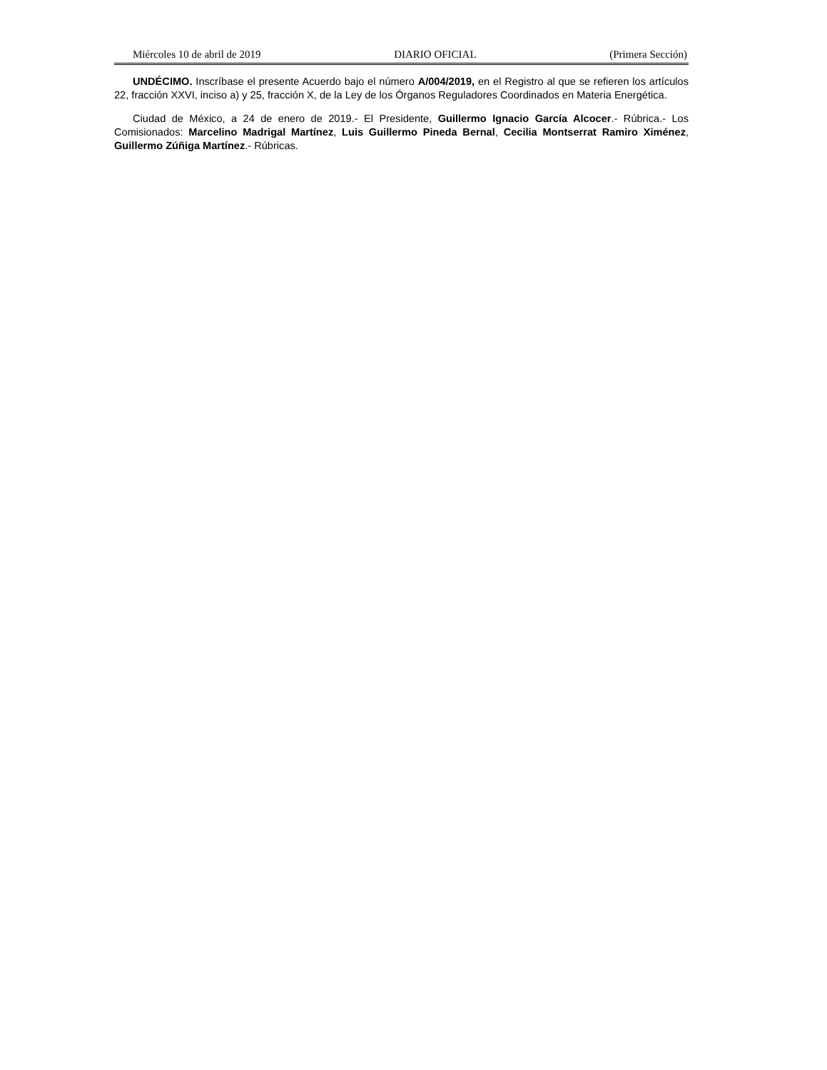Miércoles 10 de abril de 2019 DIARIO OFICIAL (Primera Sección)
UNDÉCIMO. Inscríbase el presente Acuerdo bajo el número A/004/2019, en el Registro al que se refieren los artículos 22, fracción XXVI, inciso a) y 25, fracción X, de la Ley de los Órganos Reguladores Coordinados en Materia Energética.
Ciudad de México, a 24 de enero de 2019.- El Presidente, Guillermo Ignacio García Alcocer.- Rúbrica.- Los Comisionados: Marcelino Madrigal Martínez, Luis Guillermo Pineda Bernal, Cecilia Montserrat Ramiro Ximénez, Guillermo Zúñiga Martínez.- Rúbricas.